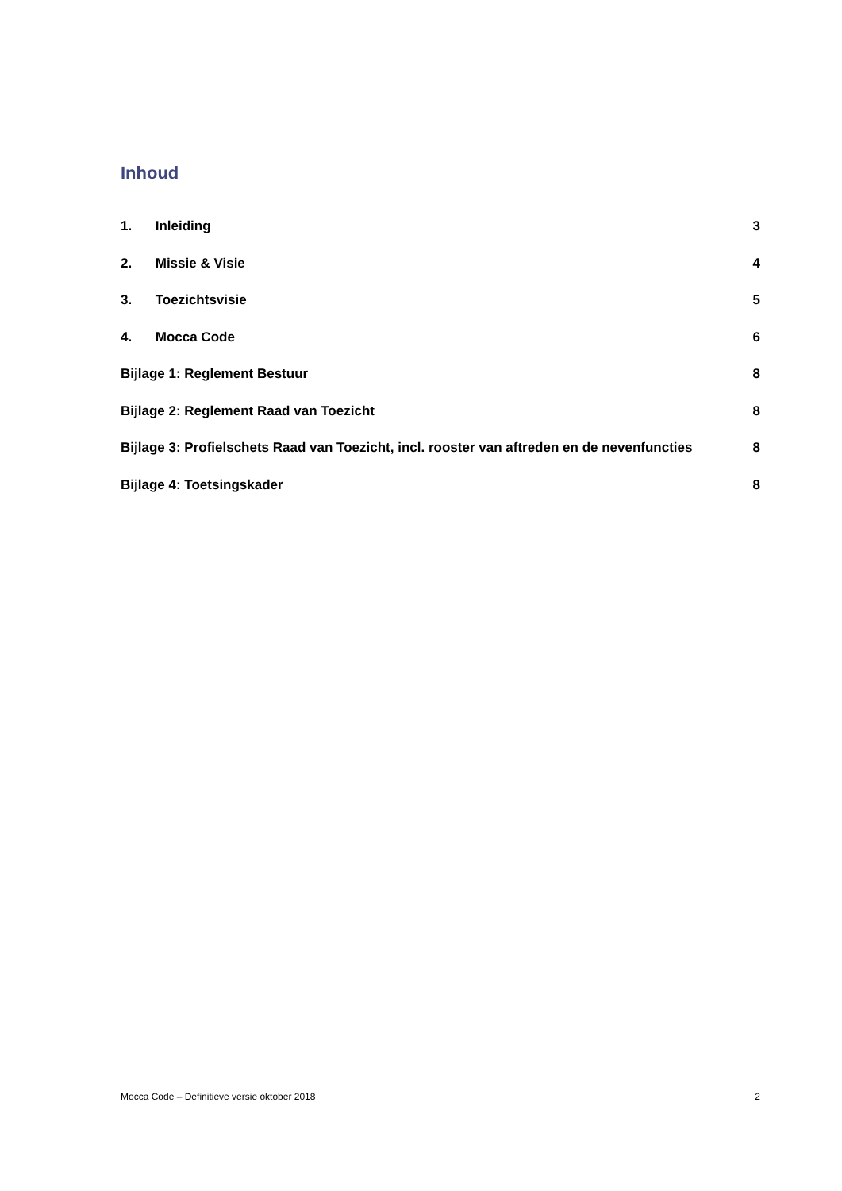Inhoud
1. Inleiding 3
2. Missie & Visie 4
3. Toezichtsvisie 5
4. Mocca Code 6
Bijlage 1: Reglement Bestuur 8
Bijlage 2: Reglement Raad van Toezicht 8
Bijlage 3: Profielschets Raad van Toezicht, incl. rooster van aftreden en de nevenfuncties 8
Bijlage 4: Toetsingskader 8
Mocca Code – Definitieve versie oktober 2018 2